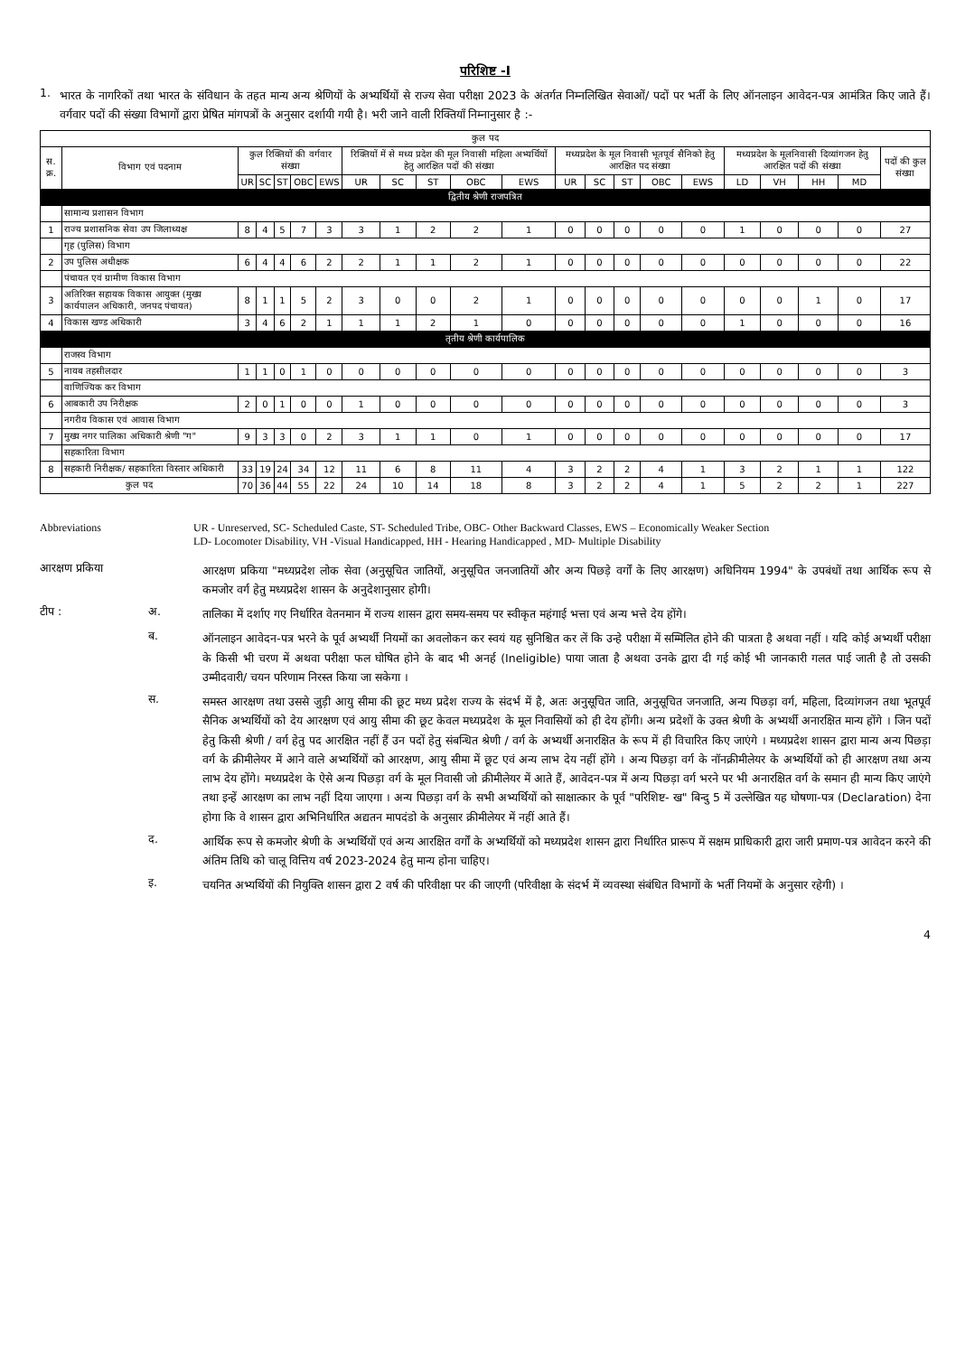परिशिष्ट -I
1.
भारत के नागरिकों तथा भारत के संविधान के तहत मान्य अन्य श्रेणियों के अभ्यर्थियों से राज्य सेवा परीक्षा 2023 के अंतर्गत निम्नलिखित सेवाओं/ पदों पर भर्ती के लिए ऑनलाइन आवेदन-पत्र आमंत्रित किए जाते हैं। वर्गवार पदों की संख्या विभागों द्वारा प्रेषित मांगपत्रों के अनुसार दर्शायी गयी है। भरी जाने वाली रिक्तियाँ निम्नानुसार है :-
| कुल पद | | | | | | | | | | | | | | | | | | | | | |
| --- | --- | --- | --- | --- | --- | --- | --- | --- | --- | --- | --- | --- | --- | --- | --- | --- | --- | --- | --- | --- | --- |
| स. क्र. | विभाग एवं पदनाम | कुल रिक्तियों की वर्गवार संख्या | | | | | रिक्तियों में से मध्य प्रदेश की मूल निवासी महिला अभ्यर्थियों हेतु आरक्षित पदों की संख्या | | | | | मध्यप्रदेश के मूल निवासी भूतपूर्व सैनिको हेतु आरक्षित पद संख्या | | | | | मध्यप्रदेश के मूलनिवासी दिव्यांगजन हेतु आरक्षित पदों की संख्या | | | | पदों की कुल संख्या |
| | | UR | SC | ST | OBC | EWS | UR | SC | ST | OBC | EWS | UR | SC | ST | OBC | EWS | LD | VH | HH | MD | |
| द्वितीय श्रेणी राजपत्रित | | | | | | | | | | | | | | | | | | | | | |
| | सामान्य प्रशासन विभाग | | | | | | | | | | | | | | | | | | | | |
| 1 | राज्य प्रशासनिक सेवा उप जिलाध्यक्ष | 8 | 4 | 5 | 7 | 3 | 3 | 1 | 2 | 2 | 1 | 0 | 0 | 0 | 0 | 0 | 1 | 0 | 0 | 0 | 27 |
| | गृह (पुलिस) विभाग | | | | | | | | | | | | | | | | | | | | |
| 2 | उप पुलिस अधीक्षक | 6 | 4 | 4 | 6 | 2 | 2 | 1 | 1 | 2 | 1 | 0 | 0 | 0 | 0 | 0 | 0 | 0 | 0 | 0 | 22 |
| | पंचायत एवं ग्रामीण विकास विभाग | | | | | | | | | | | | | | | | | | | | |
| 3 | अतिरिक्त सहायक विकास आयुक्त (मुख्य कार्यपालन अधिकारी, जनपद पंचायत) | 8 | 1 | 1 | 5 | 2 | 3 | 0 | 0 | 2 | 1 | 0 | 0 | 0 | 0 | 0 | 0 | 0 | 1 | 0 | 17 |
| 4 | विकास खण्ड अधिकारी | 3 | 4 | 6 | 2 | 1 | 1 | 1 | 2 | 1 | 0 | 0 | 0 | 0 | 0 | 0 | 1 | 0 | 0 | 0 | 16 |
| तृतीय श्रेणी कार्यपालिक | | | | | | | | | | | | | | | | | | | | | |
| | राजस्व विभाग | | | | | | | | | | | | | | | | | | | | |
| 5 | नायब तहसीलदार | 1 | 1 | 0 | 1 | 0 | 0 | 0 | 0 | 0 | 0 | 0 | 0 | 0 | 0 | 0 | 0 | 0 | 0 | 0 | 3 |
| | वाणिज्यिक कर विभाग | | | | | | | | | | | | | | | | | | | | |
| 6 | आबकारी उप निरीक्षक | 2 | 0 | 1 | 0 | 0 | 1 | 0 | 0 | 0 | 0 | 0 | 0 | 0 | 0 | 0 | 0 | 0 | 0 | 0 | 3 |
| | नगरीय विकास एवं आवास विभाग | | | | | | | | | | | | | | | | | | | | |
| 7 | मुख्य नगर पालिका अधिकारी श्रेणी "ग" | 9 | 3 | 3 | 0 | 2 | 3 | 1 | 1 | 0 | 1 | 0 | 0 | 0 | 0 | 0 | 0 | 0 | 0 | 0 | 17 |
| | सहकारिता विभाग | | | | | | | | | | | | | | | | | | | | |
| 8 | सहकारी निरीक्षक/ सहकारिता विस्तार अधिकारी | 33 | 19 | 24 | 34 | 12 | 11 | 6 | 8 | 11 | 4 | 3 | 2 | 2 | 4 | 1 | 3 | 2 | 1 | 1 | 122 |
| कुल पद | | 70 | 36 | 44 | 55 | 22 | 24 | 10 | 14 | 18 | 8 | 3 | 2 | 2 | 4 | 1 | 5 | 2 | 2 | 1 | 227 |
Abbreviations UR - Unreserved, SC- Scheduled Caste, ST- Scheduled Tribe, OBC- Other Backward Classes, EWS – Economically Weaker Section
LD- Locomoter Disability, VH -Visual Handicapped, HH - Hearing Handicapped , MD- Multiple Disability
आरक्षण प्रकिया
आरक्षण प्रकिया "मध्यप्रदेश लोक सेवा (अनुसूचित जातियों, अनुसूचित जनजातियों और अन्य पिछड़े वर्गों के लिए आरक्षण) अधिनियम 1994" के उपबंधों तथा आर्थिक रूप से कमजोर वर्ग हेतु मध्यप्रदेश शासन के अनुदेशानुसार होगी।
टीप : अ.
तालिका में दर्शाए गए निर्धारित वेतनमान में राज्य शासन द्वारा समय-समय पर स्वीकृत महंगाई भत्ता एवं अन्य भत्ते देय होंगे।
ब.
ऑनलाइन आवेदन-पत्र भरने के पूर्व अभ्यर्थी नियमों का अवलोकन कर स्वयं यह सुनिश्चित कर लें कि उन्हे परीक्षा में सम्मिलित होने की पात्रता है अथवा नहीं । यदि कोई अभ्यर्थी परीक्षा के किसी भी चरण में अथवा परीक्षा फल घोषित होने के बाद भी अनर्ह (Ineligible) पाया जाता है अथवा उनके द्वारा दी गई कोई भी जानकारी गलत पाई जाती है तो उसकी उम्मीदवारी/ चयन परिणाम निरस्त किया जा सकेगा ।
स.
समस्त आरक्षण तथा उससे जुड़ी आयु सीमा की छूट मध्य प्रदेश राज्य के संदर्भ में है, अतः अनुसूचित जाति, अनुसूचित जनजाति, अन्य पिछड़ा वर्ग, महिला, दिव्यांगजन तथा भूतपूर्व सैनिक अभ्यर्थियों को देय आरक्षण एवं आयु सीमा की छूट केवल मध्यप्रदेश के मूल निवासियों को ही देय होंगी। अन्य प्रदेशों के उक्त श्रेणी के अभ्यर्थी अनारक्षित मान्य होंगे । जिन पदों हेतु किसी श्रेणी / वर्ग हेतु पद आरक्षित नहीं हैं उन पदों हेतु संबन्धित श्रेणी / वर्ग के अभ्यर्थी अनारक्षित के रूप में ही विचारित किए जाएंगे । मध्यप्रदेश शासन द्वारा मान्य अन्य पिछड़ा वर्ग के क्रीमीलेयर में आने वाले अभ्यर्थियों को आरक्षण, आयु सीमा में छूट एवं अन्य लाभ देय नहीं होंगे । अन्य पिछड़ा वर्ग के नॉनक्रीमीलेयर के अभ्यर्थियों को ही आरक्षण तथा अन्य लाभ देय होंगे। मध्यप्रदेश के ऐसे अन्य पिछड़ा वर्ग के मूल निवासी जो क्रीमीलेयर में आते हैं, आवेदन-पत्र में अन्य पिछड़ा वर्ग भरने पर भी अनारक्षित वर्ग के समान ही मान्य किए जाएंगे तथा इन्हें आरक्षण का लाभ नहीं दिया जाएगा । अन्य पिछड़ा वर्ग के सभी अभ्यर्थियों को साक्षात्कार के पूर्व "परिशिष्ट- ख" बिन्दु 5 में उल्लेखित यह घोषणा-पत्र (Declaration) देना होगा कि वे शासन द्वारा अभिनिर्धारित अद्यतन मापदंडो के अनुसार क्रीमीलेयर में नहीं आते हैं।
द.
आर्थिक रूप से कमजोर श्रेणी के अभ्यर्थियों एवं अन्य आरक्षित वर्गों के अभ्यर्थियों को मध्यप्रदेश शासन द्वारा निर्धारित प्रारूप में सक्षम प्राधिकारी द्वारा जारी प्रमाण-पत्र आवेदन करने की अंतिम तिथि को चालू वित्तिय वर्ष 2023-2024 हेतु मान्य होना चाहिए।
इ.
चयनित अभ्यर्थियों की नियुक्ति शासन द्वारा 2 वर्ष की परिवीक्षा पर की जाएगी (परिवीक्षा के संदर्भ में व्यवस्था संबंधित विभागों के भर्ती नियमों के अनुसार रहेगी) ।
4